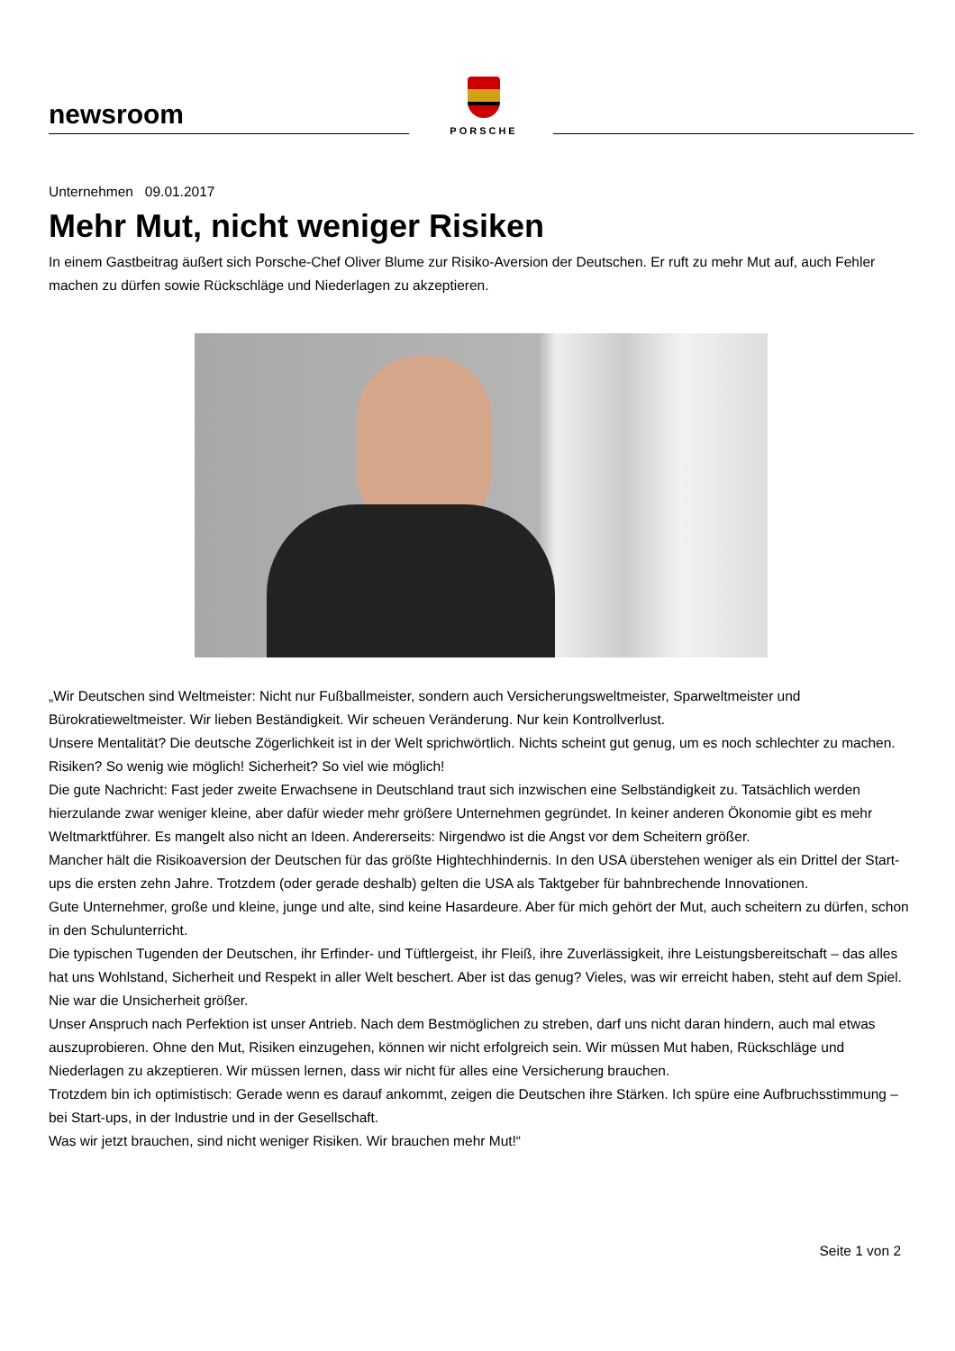newsroom
PORSCHE
Unternehmen 09.01.2017
Mehr Mut, nicht weniger Risiken
In einem Gastbeitrag äußert sich Porsche-Chef Oliver Blume zur Risiko-Aversion der Deutschen. Er ruft zu mehr Mut auf, auch Fehler machen zu dürfen sowie Rückschläge und Niederlagen zu akzeptieren.
„Wir Deutschen sind Weltmeister: Nicht nur Fußballmeister, sondern auch Versicherungsweltmeister, Sparweltmeister und Bürokratieweltmeister. Wir lieben Beständigkeit. Wir scheuen Veränderung. Nur kein Kontrollverlust.
Unsere Mentalität? Die deutsche Zögerlichkeit ist in der Welt sprichwörtlich. Nichts scheint gut genug, um es noch schlechter zu machen. Risiken? So wenig wie möglich! Sicherheit? So viel wie möglich!
Die gute Nachricht: Fast jeder zweite Erwachsene in Deutschland traut sich inzwischen eine Selbständigkeit zu. Tatsächlich werden hierzulande zwar weniger kleine, aber dafür wieder mehr größere Unternehmen gegründet. In keiner anderen Ökonomie gibt es mehr Weltmarktführer. Es mangelt also nicht an Ideen. Andererseits: Nirgendwo ist die Angst vor dem Scheitern größer.
Mancher hält die Risikoaversion der Deutschen für das größte Hightechhindernis. In den USA überstehen weniger als ein Drittel der Start-ups die ersten zehn Jahre. Trotzdem (oder gerade deshalb) gelten die USA als Taktgeber für bahnbrechende Innovationen.
Gute Unternehmer, große und kleine, junge und alte, sind keine Hasardeure. Aber für mich gehört der Mut, auch scheitern zu dürfen, schon in den Schulunterricht.
Die typischen Tugenden der Deutschen, ihr Erfinder- und Tüftlergeist, ihr Fleiß, ihre Zuverlässigkeit, ihre Leistungsbereitschaft – das alles hat uns Wohlstand, Sicherheit und Respekt in aller Welt beschert. Aber ist das genug? Vieles, was wir erreicht haben, steht auf dem Spiel. Nie war die Unsicherheit größer.
Unser Anspruch nach Perfektion ist unser Antrieb. Nach dem Bestmöglichen zu streben, darf uns nicht daran hindern, auch mal etwas auszuprobieren. Ohne den Mut, Risiken einzugehen, können wir nicht erfolgreich sein. Wir müssen Mut haben, Rückschläge und Niederlagen zu akzeptieren. Wir müssen lernen, dass wir nicht für alles eine Versicherung brauchen.
Trotzdem bin ich optimistisch: Gerade wenn es darauf ankommt, zeigen die Deutschen ihre Stärken. Ich spüre eine Aufbruchsstimmung – bei Start-ups, in der Industrie und in der Gesellschaft.
Was wir jetzt brauchen, sind nicht weniger Risiken. Wir brauchen mehr Mut!“
Seite 1 von 2